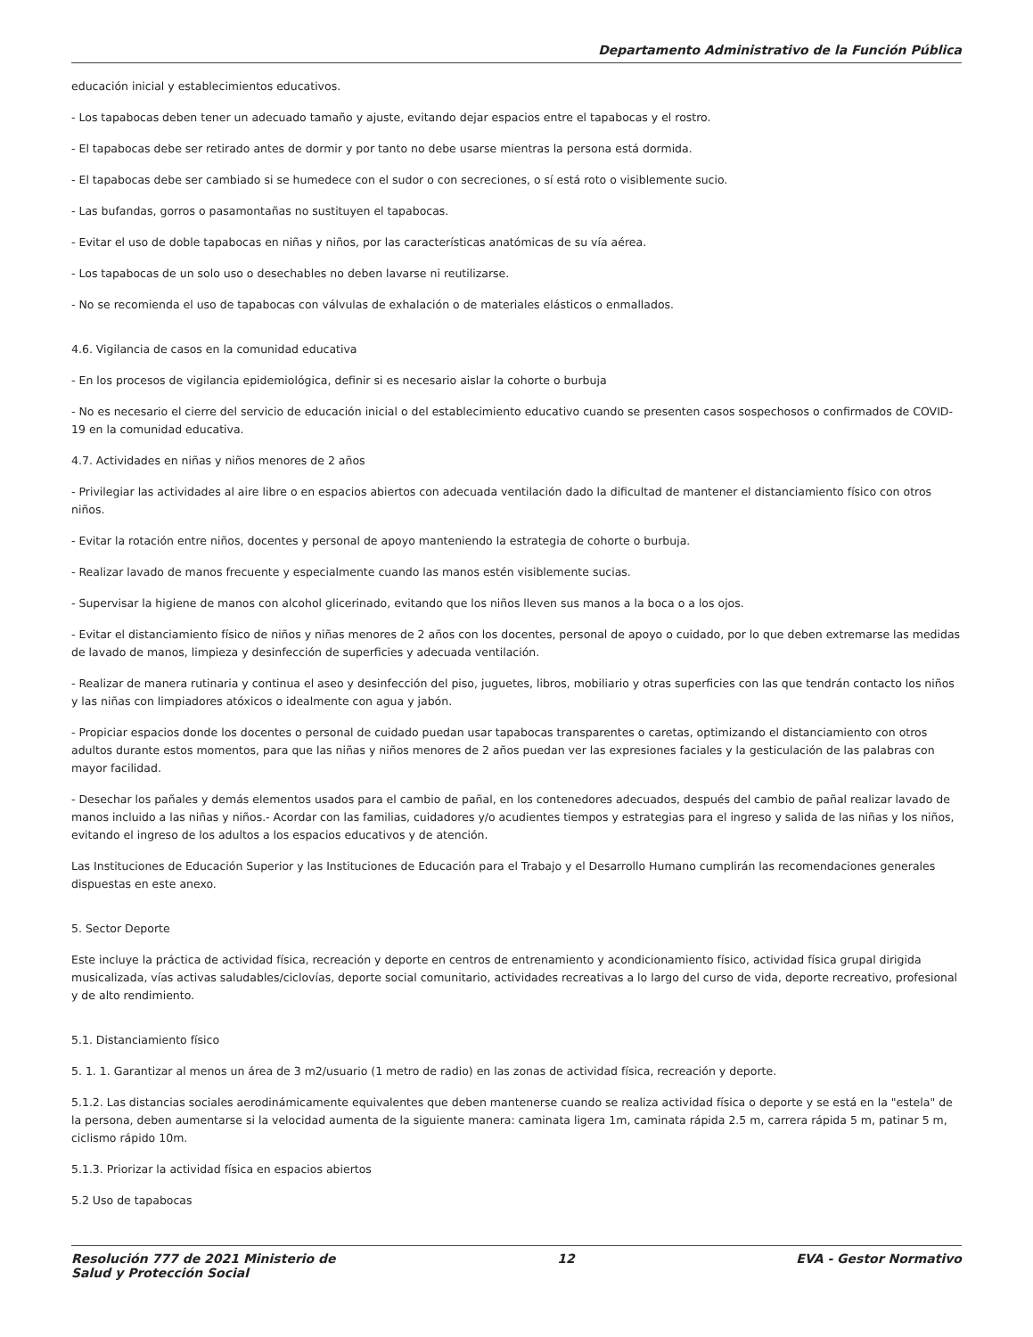Departamento Administrativo de la Función Pública
educación inicial y establecimientos educativos.
- Los tapabocas deben tener un adecuado tamaño y ajuste, evitando dejar espacios entre el tapabocas y el rostro.
- El tapabocas debe ser retirado antes de dormir y por tanto no debe usarse mientras la persona está dormida.
- El tapabocas debe ser cambiado si se humedece con el sudor o con secreciones, o sí está roto o visiblemente sucio.
- Las bufandas, gorros o pasamontañas no sustituyen el tapabocas.
- Evitar el uso de doble tapabocas en niñas y niños, por las características anatómicas de su vía aérea.
- Los tapabocas de un solo uso o desechables no deben lavarse ni reutilizarse.
- No se recomienda el uso de tapabocas con válvulas de exhalación o de materiales elásticos o enmallados.
4.6. Vigilancia de casos en la comunidad educativa
- En los procesos de vigilancia epidemiológica, definir si es necesario aislar la cohorte o burbuja
- No es necesario el cierre del servicio de educación inicial o del establecimiento educativo cuando se presenten casos sospechosos o confirmados de COVID-19 en la comunidad educativa.
4.7. Actividades en niñas y niños menores de 2 años
- Privilegiar las actividades al aire libre o en espacios abiertos con adecuada ventilación dado la dificultad de mantener el distanciamiento físico con otros niños.
- Evitar la rotación entre niños, docentes y personal de apoyo manteniendo la estrategia de cohorte o burbuja.
- Realizar lavado de manos frecuente y especialmente cuando las manos estén visiblemente sucias.
- Supervisar la higiene de manos con alcohol glicerinado, evitando que los niños lleven sus manos a la boca o a los ojos.
- Evitar el distanciamiento físico de niños y niñas menores de 2 años con los docentes, personal de apoyo o cuidado, por lo que deben extremarse las medidas de lavado de manos, limpieza y desinfección de superficies y adecuada ventilación.
- Realizar de manera rutinaria y continua el aseo y desinfección del piso, juguetes, libros, mobiliario y otras superficies con las que tendrán contacto los niños y las niñas con limpiadores atóxicos o idealmente con agua y jabón.
- Propiciar espacios donde los docentes o personal de cuidado puedan usar tapabocas transparentes o caretas, optimizando el distanciamiento con otros adultos durante estos momentos, para que las niñas y niños menores de 2 años puedan ver las expresiones faciales y la gesticulación de las palabras con mayor facilidad.
- Desechar los pañales y demás elementos usados para el cambio de pañal, en los contenedores adecuados, después del cambio de pañal realizar lavado de manos incluido a las niñas y niños.- Acordar con las familias, cuidadores y/o acudientes tiempos y estrategias para el ingreso y salida de las niñas y los niños, evitando el ingreso de los adultos a los espacios educativos y de atención.
Las Instituciones de Educación Superior y las Instituciones de Educación para el Trabajo y el Desarrollo Humano cumplirán las recomendaciones generales dispuestas en este anexo.
5. Sector Deporte
Este incluye la práctica de actividad física, recreación y deporte en centros de entrenamiento y acondicionamiento físico, actividad física grupal dirigida musicalizada, vías activas saludables/ciclovías, deporte social comunitario, actividades recreativas a lo largo del curso de vida, deporte recreativo, profesional y de alto rendimiento.
5.1. Distanciamiento físico
5. 1. 1. Garantizar al menos un área de 3 m2/usuario (1 metro de radio) en las zonas de actividad física, recreación y deporte.
5.1.2. Las distancias sociales aerodinámicamente equivalentes que deben mantenerse cuando se realiza actividad física o deporte y se está en la "estela" de la persona, deben aumentarse si la velocidad aumenta de la siguiente manera: caminata ligera 1m, caminata rápida 2.5 m, carrera rápida 5 m, patinar 5 m, ciclismo rápido 10m.
5.1.3. Priorizar la actividad física en espacios abiertos
5.2 Uso de tapabocas
Resolución 777 de 2021 Ministerio de
Salud y Protección Social
12 EVA - Gestor Normativo